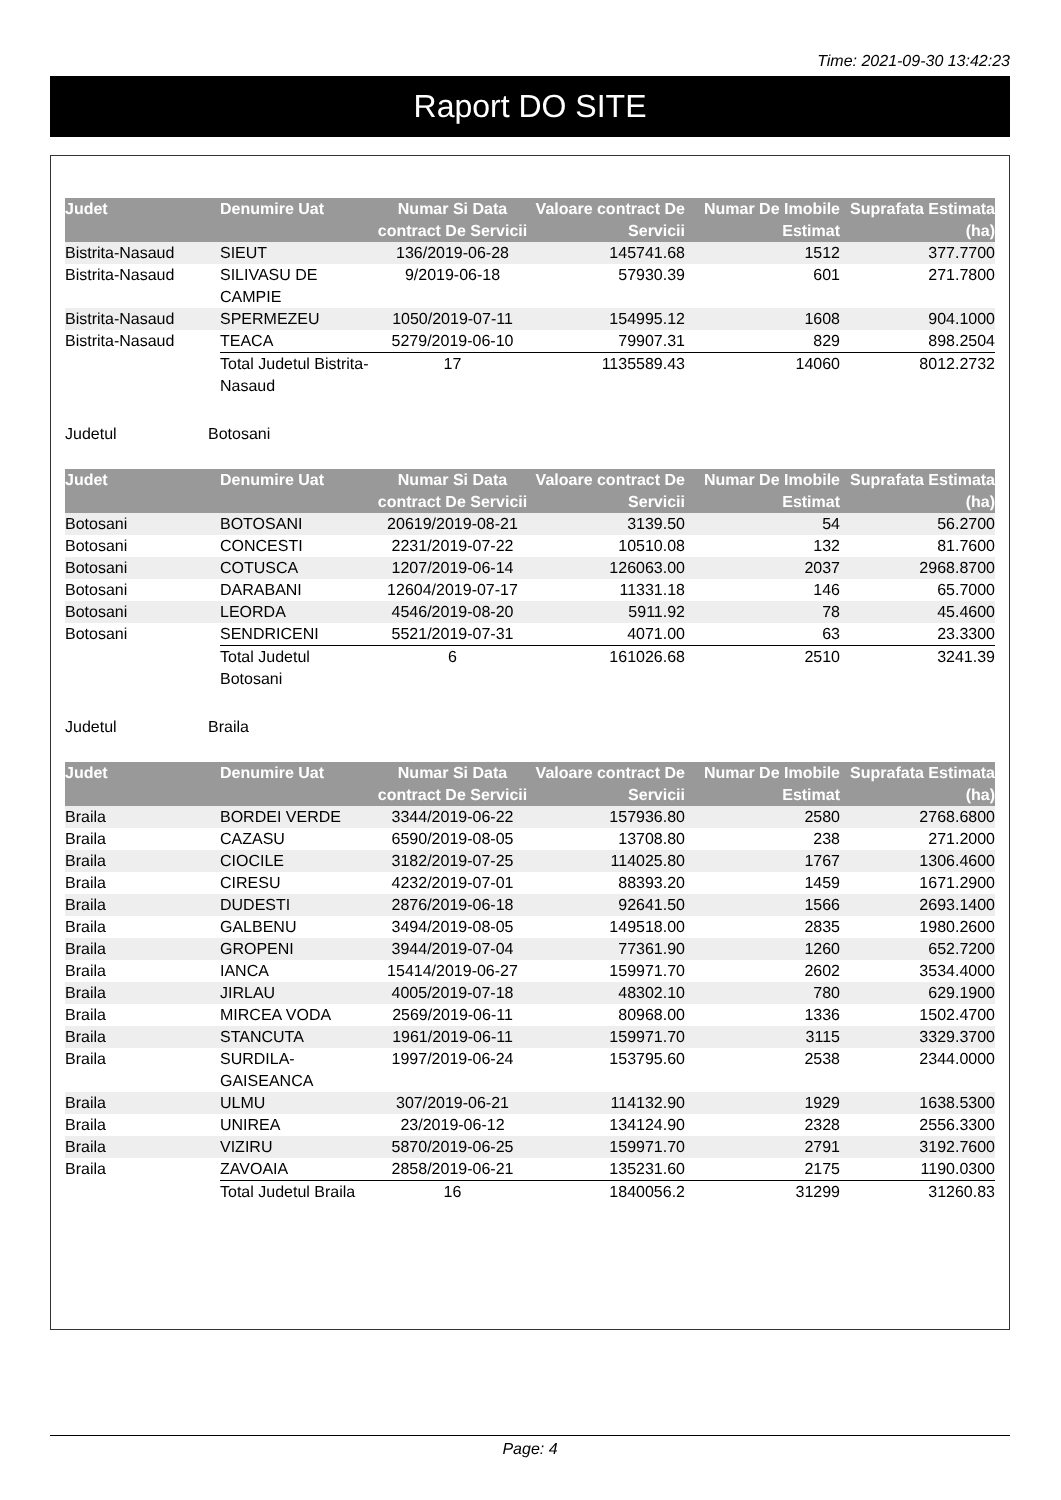Time: 2021-09-30 13:42:23
Raport DO SITE
| Judet | Denumire Uat | Numar Si Data contract De Servicii | Valoare contract De Servicii | Numar De Imobile Estimat | Suprafata Estimata (ha) |
| --- | --- | --- | --- | --- | --- |
| Bistrita-Nasaud | SIEUT | 136/2019-06-28 | 145741.68 | 1512 | 377.7700 |
| Bistrita-Nasaud | SILIVASU DE CAMPIE | 9/2019-06-18 | 57930.39 | 601 | 271.7800 |
| Bistrita-Nasaud | SPERMEZEU | 1050/2019-07-11 | 154995.12 | 1608 | 904.1000 |
| Bistrita-Nasaud | TEACA | 5279/2019-06-10 | 79907.31 | 829 | 898.2504 |
| | Total Judetul Bistrita-Nasaud | 17 | 1135589.43 | 14060 | 8012.2732 |
Judetul Botosani
| Judet | Denumire Uat | Numar Si Data contract De Servicii | Valoare contract De Servicii | Numar De Imobile Estimat | Suprafata Estimata (ha) |
| --- | --- | --- | --- | --- | --- |
| Botosani | BOTOSANI | 20619/2019-08-21 | 3139.50 | 54 | 56.2700 |
| Botosani | CONCESTI | 2231/2019-07-22 | 10510.08 | 132 | 81.7600 |
| Botosani | COTUSCA | 1207/2019-06-14 | 126063.00 | 2037 | 2968.8700 |
| Botosani | DARABANI | 12604/2019-07-17 | 11331.18 | 146 | 65.7000 |
| Botosani | LEORDA | 4546/2019-08-20 | 5911.92 | 78 | 45.4600 |
| Botosani | SENDRICENI | 5521/2019-07-31 | 4071.00 | 63 | 23.3300 |
| | Total Judetul Botosani | 6 | 161026.68 | 2510 | 3241.39 |
Judetul Braila
| Judet | Denumire Uat | Numar Si Data contract De Servicii | Valoare contract De Servicii | Numar De Imobile Estimat | Suprafata Estimata (ha) |
| --- | --- | --- | --- | --- | --- |
| Braila | BORDEI VERDE | 3344/2019-06-22 | 157936.80 | 2580 | 2768.6800 |
| Braila | CAZASU | 6590/2019-08-05 | 13708.80 | 238 | 271.2000 |
| Braila | CIOCILE | 3182/2019-07-25 | 114025.80 | 1767 | 1306.4600 |
| Braila | CIRESU | 4232/2019-07-01 | 88393.20 | 1459 | 1671.2900 |
| Braila | DUDESTI | 2876/2019-06-18 | 92641.50 | 1566 | 2693.1400 |
| Braila | GALBENU | 3494/2019-08-05 | 149518.00 | 2835 | 1980.2600 |
| Braila | GROPENI | 3944/2019-07-04 | 77361.90 | 1260 | 652.7200 |
| Braila | IANCA | 15414/2019-06-27 | 159971.70 | 2602 | 3534.4000 |
| Braila | JIRLAU | 4005/2019-07-18 | 48302.10 | 780 | 629.1900 |
| Braila | MIRCEA VODA | 2569/2019-06-11 | 80968.00 | 1336 | 1502.4700 |
| Braila | STANCUTA | 1961/2019-06-11 | 159971.70 | 3115 | 3329.3700 |
| Braila | SURDILA-GAISEANCA | 1997/2019-06-24 | 153795.60 | 2538 | 2344.0000 |
| Braila | ULMU | 307/2019-06-21 | 114132.90 | 1929 | 1638.5300 |
| Braila | UNIREA | 23/2019-06-12 | 134124.90 | 2328 | 2556.3300 |
| Braila | VIZIRU | 5870/2019-06-25 | 159971.70 | 2791 | 3192.7600 |
| Braila | ZAVOAIA | 2858/2019-06-21 | 135231.60 | 2175 | 1190.0300 |
| | Total Judetul Braila | 16 | 1840056.2 | 31299 | 31260.83 |
Page: 4